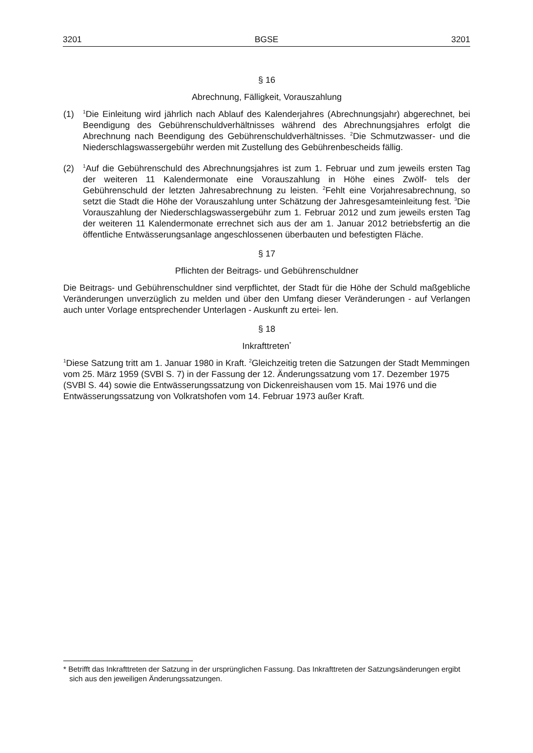3201 BGSE 3201
§ 16
Abrechnung, Fälligkeit, Vorauszahlung
(1) <sup>1</sup>Die Einleitung wird jährlich nach Ablauf des Kalenderjahres (Abrechnungsjahr) abgerechnet, bei Beendigung des Gebührenschuldverhältnisses während des Abrechnungsjahres erfolgt die Abrechnung nach Beendigung des Gebührenschuldverhältnisses. <sup>2</sup>Die Schmutzwasser- und die Niederschlagswassergebühr werden mit Zustellung des Gebührenbescheids fällig.
(2) <sup>1</sup>Auf die Gebührenschuld des Abrechnungsjahres ist zum 1. Februar und zum jeweils ersten Tag der weiteren 11 Kalendermonate eine Vorauszahlung in Höhe eines Zwölf- tels der Gebührenschuld der letzten Jahresabrechnung zu leisten. <sup>2</sup>Fehlt eine Vorjahresabrechnung, so setzt die Stadt die Höhe der Vorauszahlung unter Schätzung der Jahresgesamteinleitung fest. <sup>3</sup>Die Vorauszahlung der Niederschlagswassergebühr zum 1. Februar 2012 und zum jeweils ersten Tag der weiteren 11 Kalendermonate errechnet sich aus der am 1. Januar 2012 betriebsfertig an die öffentliche Entwässerungsanlage angeschlossenen überbauten und befestigten Fläche.
§ 17
Pflichten der Beitrags- und Gebührenschuldner
Die Beitrags- und Gebührenschuldner sind verpflichtet, der Stadt für die Höhe der Schuld maßgebliche Veränderungen unverzüglich zu melden und über den Umfang dieser Veränderungen - auf Verlangen auch unter Vorlage entsprechender Unterlagen - Auskunft zu ertei- len.
§ 18
Inkrafttreten<sup>*</sup>
<sup>1</sup> Diese Satzung tritt am 1. Januar 1980 in Kraft. <sup>2</sup>Gleichzeitig treten die Satzungen der Stadt Memmingen vom 25. März 1959 (SVBl S. 7) in der Fassung der 12. Änderungssatzung vom 17. Dezember 1975 (SVBl S. 44) sowie die Entwässerungssatzung von Dickenreishausen vom 15. Mai 1976 und die Entwässerungssatzung von Volkratshofen vom 14. Februar 1973 außer Kraft.
* Betrifft das Inkrafttreten der Satzung in der ursprünglichen Fassung. Das Inkrafttreten der Satzungsänderungen ergibt sich aus den jeweiligen Änderungssatzungen.